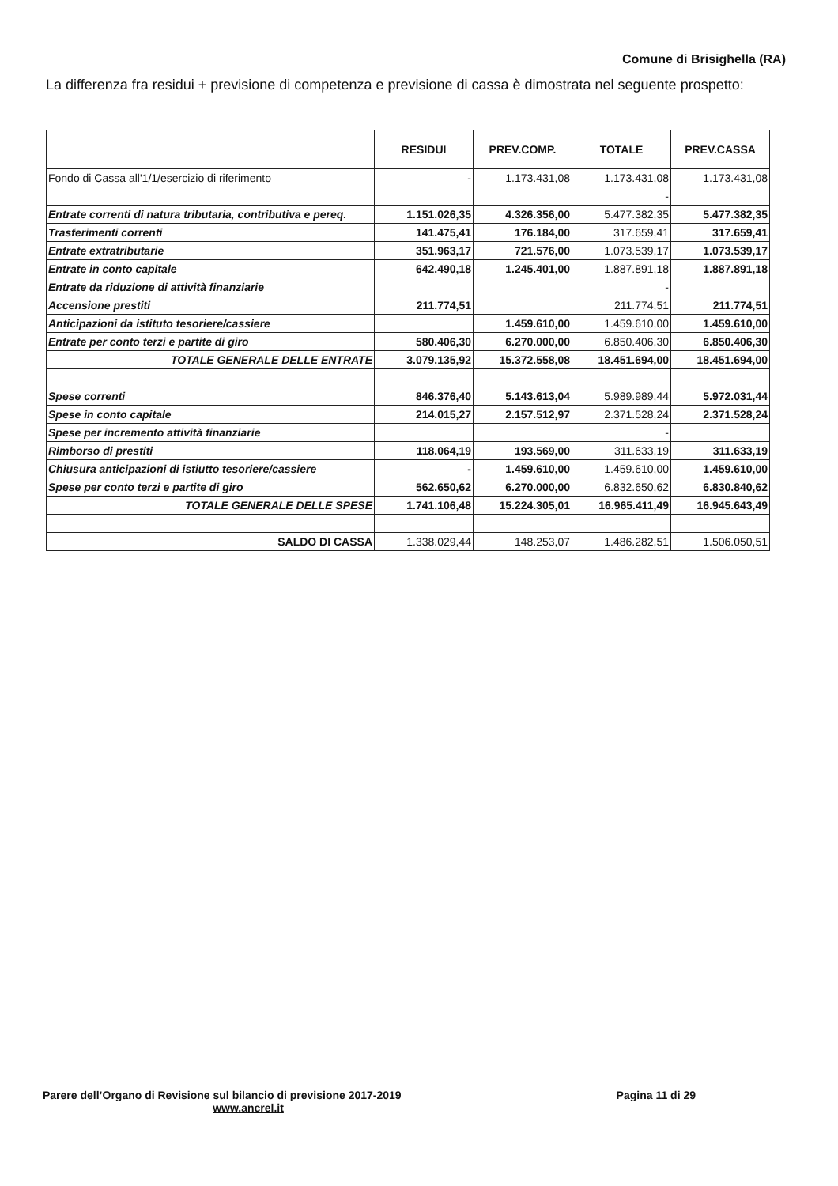Comune di Brisighella (RA)
La differenza fra residui + previsione di competenza e previsione di cassa è dimostrata nel seguente prospetto:
| | RESIDUI | PREV.COMP. | TOTALE | PREV.CASSA |
| --- | --- | --- | --- | --- |
| Fondo di Cassa all'1/1/esercizio di riferimento | - | 1.173.431,08 | 1.173.431,08 | 1.173.431,08 |
| | | | - | |
| Entrate correnti di natura tributaria, contributiva e pereq. | 1.151.026,35 | 4.326.356,00 | 5.477.382,35 | 5.477.382,35 |
| Trasferimenti correnti | 141.475,41 | 176.184,00 | 317.659,41 | 317.659,41 |
| Entrate extratributarie | 351.963,17 | 721.576,00 | 1.073.539,17 | 1.073.539,17 |
| Entrate in conto capitale | 642.490,18 | 1.245.401,00 | 1.887.891,18 | 1.887.891,18 |
| Entrate da riduzione di attività finanziarie | | | - | |
| Accensione prestiti | 211.774,51 | | 211.774,51 | 211.774,51 |
| Anticipazioni da istituto tesoriere/cassiere | | 1.459.610,00 | 1.459.610,00 | 1.459.610,00 |
| Entrate per conto terzi e partite di giro | 580.406,30 | 6.270.000,00 | 6.850.406,30 | 6.850.406,30 |
| TOTALE GENERALE DELLE ENTRATE | 3.079.135,92 | 15.372.558,08 | 18.451.694,00 | 18.451.694,00 |
| Spese correnti | 846.376,40 | 5.143.613,04 | 5.989.989,44 | 5.972.031,44 |
| Spese in conto capitale | 214.015,27 | 2.157.512,97 | 2.371.528,24 | 2.371.528,24 |
| Spese per incremento attività finanziarie | | | - | |
| Rimborso di prestiti | 118.064,19 | 193.569,00 | 311.633,19 | 311.633,19 |
| Chiusura anticipazioni di istiutto tesoriere/cassiere | - | 1.459.610,00 | 1.459.610,00 | 1.459.610,00 |
| Spese per conto terzi e partite di giro | 562.650,62 | 6.270.000,00 | 6.832.650,62 | 6.830.840,62 |
| TOTALE GENERALE DELLE SPESE | 1.741.106,48 | 15.224.305,01 | 16.965.411,49 | 16.945.643,49 |
| SALDO DI CASSA | 1.338.029,44 | 148.253,07 | 1.486.282,51 | 1.506.050,51 |
Parere dell’Organo di Revisione sul bilancio di previsione 2017-2019
Pagina 11 di 29
www.ancrel.it